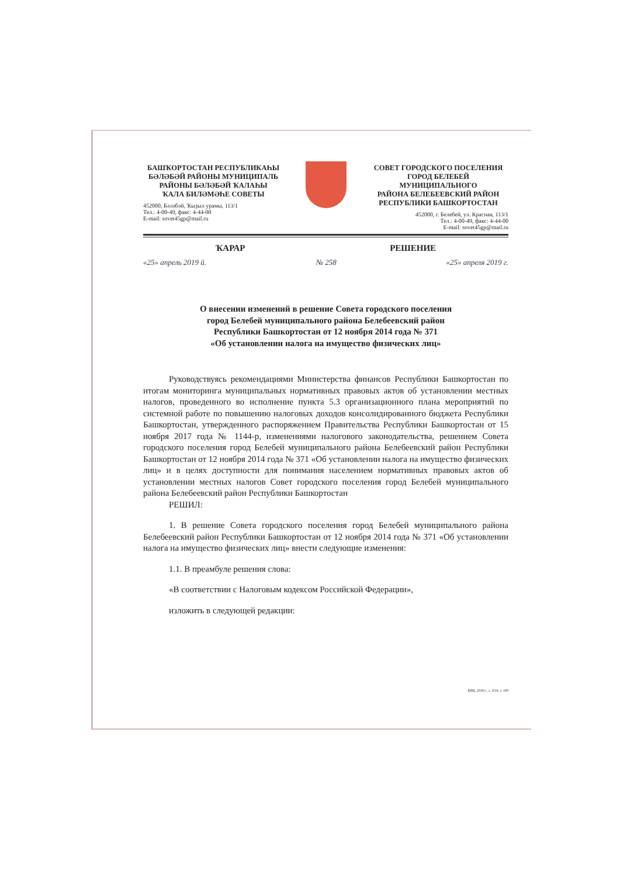БАШҠОРТОСТАН РЕСПУБЛИКАҺЫ
БӘЛӘБӘЙ РАЙОНЫ МУНИЦИПАЛЬ
РАЙОНЫ БӘЛӘБӘЙ ҠАЛАҺЫ
ҠАЛА БИЛӘМӘҺЕ СОВЕТЫ
452000, Бәләбәй, Ҡыҙыл урамы, 113/1
Тел.: 4-00-49, факс: 4-44-00
E-mail: sovet45gp@mail.ru
СОВЕТ ГОРОДСКОГО ПОСЕЛЕНИЯ
ГОРОД БЕЛЕБЕЙ МУНИЦИПАЛЬНОГО
РАЙОНА БЕЛЕБЕЕВСКИЙ РАЙОН
РЕСПУБЛИКИ БАШКОРТОСТАН
452000, г. Белебей, ул. Красная, 113/1
Тел.: 4-00-49, факс: 4-44-00
E-mail: sovet45gp@mail.ru
ҠАРАР РЕШЕНИЕ
«25» апрель 2019 й. № 258 «25» апреля 2019 г.
О внесении изменений в решение Совета городского поселения
город Белебей муниципального района Белебеевский район
Республики Башкортостан от 12 ноября 2014 года № 371
«Об установлении налога на имущество физических лиц»
Руководствуясь рекомендациями Министерства финансов Республики Башкортостан по итогам мониторинга муниципальных нормативных правовых актов об установлении местных налогов, проведенного во исполнение пункта 5.3 организационного плана мероприятий по системной работе по повышению налоговых доходов консолидированного бюджета Республики Башкортостан, утвержденного распоряжением Правительства Республики Башкортостан от 15 ноября 2017 года № 1144-р, изменениями налогового законодательства, решением Совета городского поселения город Белебей муниципального района Белебеевский район Республики Башкортостан от 12 ноября 2014 года № 371 «Об установлении налога на имущество физических лиц» и в целях доступности для понимания населением нормативных правовых актов об установлении местных налогов Совет городского поселения город Белебей муниципального района Белебеевский район Республики Башкортостан
РЕШИЛ:
1. В решение Совета городского поселения город Белебей муниципального района Белебеевский район Республики Башкортостан от 12 ноября 2014 года № 371 «Об установлении налога на имущество физических лиц» внести следующие изменения:
1.1. В преамбуле решения слова:
«В соответствии с Налоговым кодексом Российской Федерации»,
изложить в следующей редакции:
БИЦ, 2018 г., з. 1516, т. 100